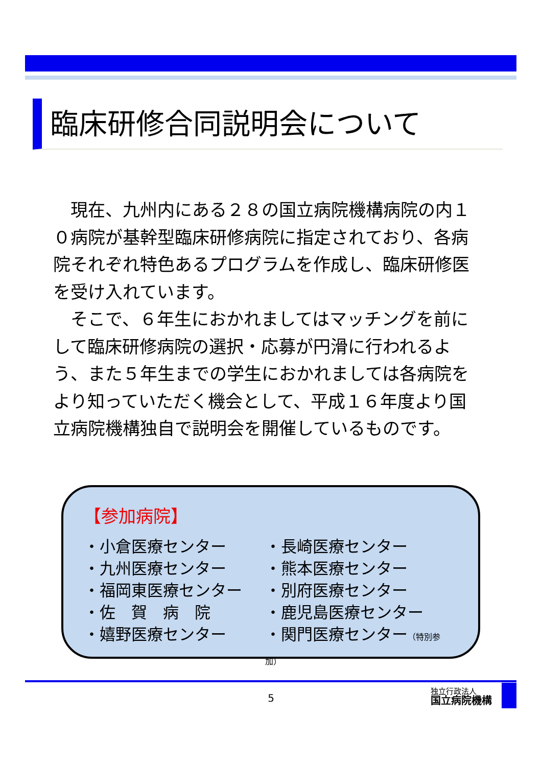臨床研修合同説明会について
現在、九州内にある２８の国立病院機構病院の内１０病院が基幹型臨床研修病院に指定されており、各病院それぞれ特色あるプログラムを作成し、臨床研修医を受け入れています。
そこで、６年生におかれましてはマッチングを前にして臨床研修病院の選択・応募が円滑に行われるよう、また５年生までの学生におかれましては各病院をより知っていただく機会として、平成１６年度より国立病院機構独自で説明会を開催しているものです。
【参加病院】
・小倉医療センター
・九州医療センター
・福岡東医療センター
・佐　賀　病　院
・嬉野医療センター
・長崎医療センター
・熊本医療センター
・別府医療センター
・鹿児島医療センター
・関門医療センター（特別参加）
5
独立行政法人
国立病院機構